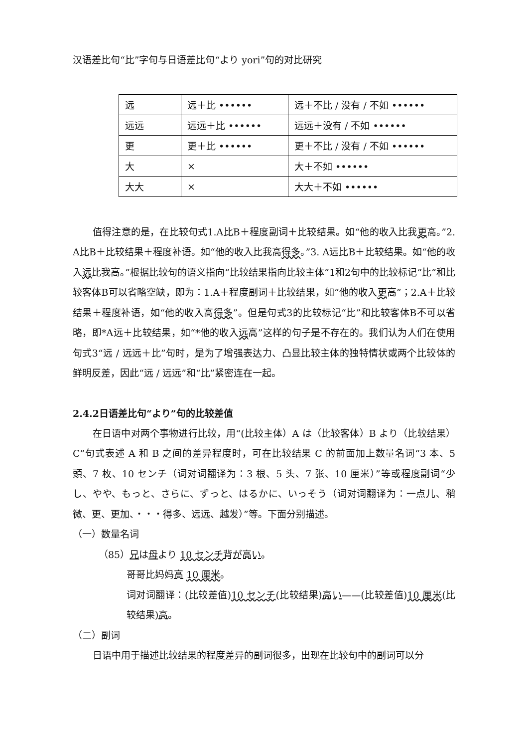汉语差比句“比”字句与日语差比句“より yori”句的对比研究
| 远 | 远＋比 •••••• | 远＋不比 / 没有 / 不如 •••••• |
| 远远 | 远远＋比 •••••• | 远远＋没有 / 不如 •••••• |
| 更 | 更＋比 •••••• | 更＋不比 / 没有 / 不如 •••••• |
| 大 | × | 大＋不如 •••••• |
| 大大 | × | 大大＋不如 •••••• |
值得注意的是，在比较句式1.A比B＋程度副词＋比较结果。如“他的收入比我更高。”2. A比B＋比较结果＋程度补语。如“他的收入比我高得多。”3. A远比B＋比较结果。如“他的收入远比我高。”根据比较句的语义指向“比较结果指向比较主体”1和2句中的比较标记“比”和比较客体B可以省略空缺，即为：1.A＋程度副词＋比较结果，如“他的收入更高”；2.A＋比较结果＋程度补语，如“他的收入高得多”。但是句式3的比较标记“比”和比较客体B不可以省略，即*A远＋比较结果，如“*他的收入远高”这样的句子是不存在的。我们认为人们在使用句式3“远 / 远远＋比”句时，是为了增强表达力、凸显比较主体的独特情状或两个比较体的鲜明反差，因此“远 / 远远”和“比”紧密连在一起。
2.4.2日语差比句“より”句的比较差值
在日语中对两个事物进行比较，用“(比较主体）A は（比较客体）B より（比较结果）C”句式表述 A 和 B 之间的差异程度时，可在比较结果 C 的前面加上数量名词“3 本、5 頭、7 枚、10 センチ（词对词翻译为：3 根、5 头、7 张、10 厘米）”等或程度副词“少し、やや、もっと、さらに、ずっと、はるかに、いっそう（词对词翻译为：一点儿、稍微、更、更加、・・・得多、远远、越发）”等。下面分别描述。
（一）数量名词
（85）兄は母より 10 センチ 背が高い。
哥哥比妈妈高 10 厘米。
词对词翻译：(比较差值)10 センチ(比较结果)高い——(比较差值)10 厘米(比较结果)高。
（二）副词
日语中用于描述比较结果的程度差异的副词很多，出现在比较句中的副词可以分